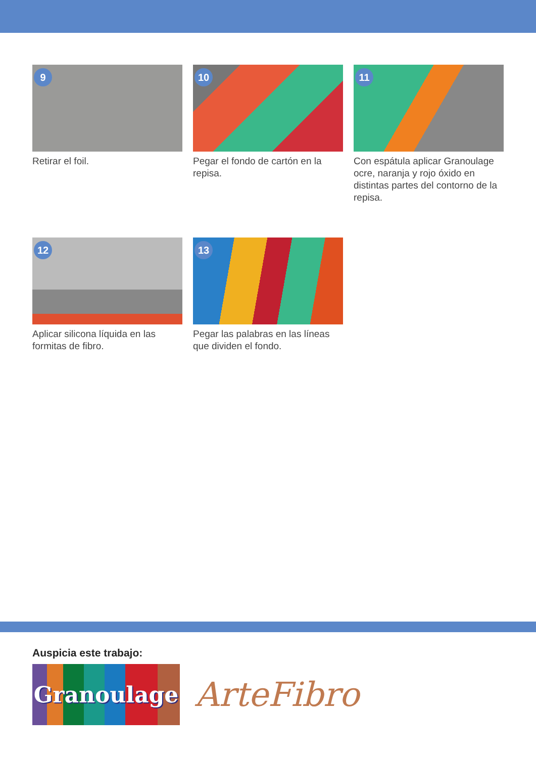9
Retirar el foil.
10
Pegar el fondo de cartón en la repisa.
11
Con espátula aplicar Granoulage ocre, naranja y rojo óxido en distintas partes del contorno de la repisa.
12
Aplicar silicona líquida en las formitas de fibro.
13
Pegar las palabras en las líneas que dividen el fondo.
Auspicia este trabajo:
Granoulage
ArteFibro